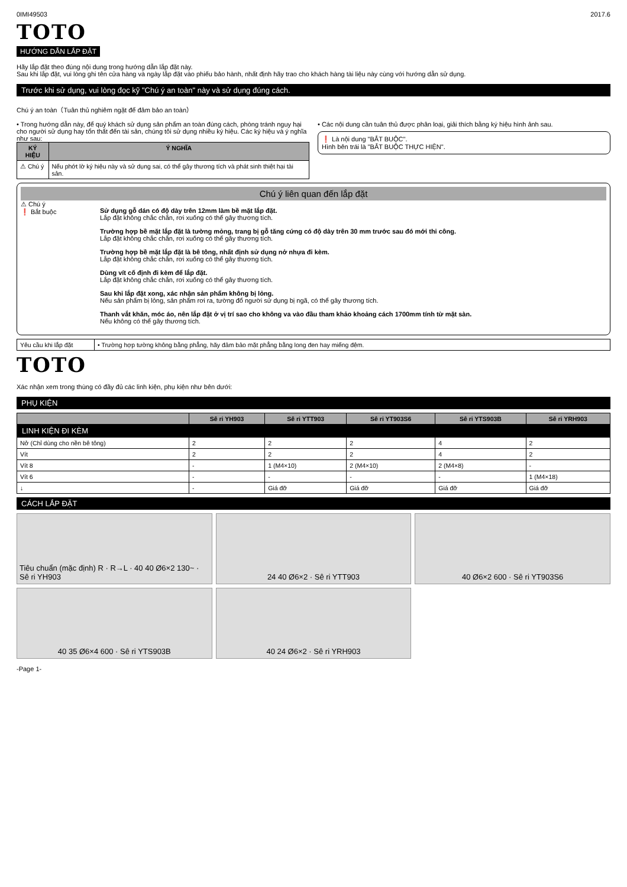0IMI49503 2017.6
TOTO
HƯỚNG DẪN LẮP ĐẶT
Hãy lắp đặt theo đúng nội dung trong hướng dẫn lắp đặt này.
Sau khi lắp đặt, vui lòng ghi tên cửa hàng và ngày lắp đặt vào phiếu bảo hành, nhất định hãy trao cho khách hàng tài liệu này cùng với hướng dẫn sử dụng.
Trước khi sử dụng, vui lòng đọc kỹ "Chú ý an toàn" này và sử dụng đúng cách.
Chú ý an toàn（Tuân thủ nghiêm ngặt để đảm bảo an toàn）
• Trong hướng dẫn này, để quý khách sử dụng sản phẩm an toàn đúng cách, phòng tránh nguy hại cho người sử dụng hay tổn thất đến tài sản, chúng tôi sử dụng nhiều ký hiệu. Các ký hiệu và ý nghĩa như sau:
| KÝ HIỆU | Ý NGHĨA |
| --- | --- |
| ⚠ Chú ý | Nếu phớt lờ ký hiệu này và sử dụng sai, có thể gây thương tích và phát sinh thiệt hại tài sản. |
• Các nội dung cần tuân thủ được phân loại, giải thích bằng ký hiệu hình ảnh sau.
❗ Là nội dung "BẮT BUỘC".
Hình bên trái là "BẮT BUỘC THỰC HIỆN".
Chú ý liên quan đến lắp đặt
⚠ Chú ý
❗ Bắt buộc
Sử dụng gỗ dán có độ dày trên 12mm làm bề mặt lắp đặt.
Lắp đặt không chắc chắn, rơi xuống có thể gây thương tích.
Trường hợp bề mặt lắp đặt là tường mỏng, trang bị gỗ tăng cứng có độ dày trên 30 mm trước sau đó mới thi công.
Lắp đặt không chắc chắn, rơi xuống có thể gây thương tích.
Trường hợp bề mặt lắp đặt là bê tông, nhất định sử dụng nở nhựa đi kèm.
Lắp đặt không chắc chắn, rơi xuống có thể gây thương tích.
Dùng vít cố định đi kèm để lắp đặt.
Lắp đặt không chắc chắn, rơi xuống có thể gây thương tích.
Sau khi lắp đặt xong, xác nhận sản phẩm không bị lỏng.
Nếu sản phẩm bị lỏng, sản phẩm rơi ra, tường đổ người sử dụng bị ngã, có thể gây thương tích.
Thanh vắt khăn, móc áo, nên lắp đặt ở vị trí sao cho không va vào đầu tham khảo khoảng cách 1700mm tính từ mặt sàn.
Nếu không có thể gây thương tích.
| Yêu cầu khi lắp đặt | • Trường hợp tường không bằng phẳng, hãy đảm bảo mặt phẳng bằng long đen hay miếng đệm. |
TOTO
Xác nhận xem trong thùng có đầy đủ các linh kiện, phụ kiện như bên dưới:
PHỤ KIỆN
| | Sê ri YH903 | Sê ri YTT903 | Sê ri YT903S6 | Sê ri YTS903B | Sê ri YRH903 |
| --- | --- | --- | --- | --- | --- |
| LINH KIỆN ĐI KÈM | | | | | |
| Nở (Chỉ dùng cho nền bê tông) | 2 | 2 | 2 | 4 | 2 |
| Vít | 2 | 2 | 2 | 4 | 2 |
| Vít 8 | - | 1 (M4×10) | 2 (M4×10) | 2 (M4×8) | - |
| Vít 6 | - | - | - | - | 1 (M4×18) |
| ↓ | - | Giá đỡ | Giá đỡ | Giá đỡ | Giá đỡ |
CÁCH LẮP ĐẶT
Tiêu chuẩn (mặc định) R · R→L · 40 40 Ø6×2 130~ · Sê ri YH903
24 40 Ø6×2 · Sê ri YTT903
40 Ø6×2 600 · Sê ri YT903S6
40 35 Ø6×4 600 · Sê ri YTS903B
40 24 Ø6×2 · Sê ri YRH903
-Page 1-